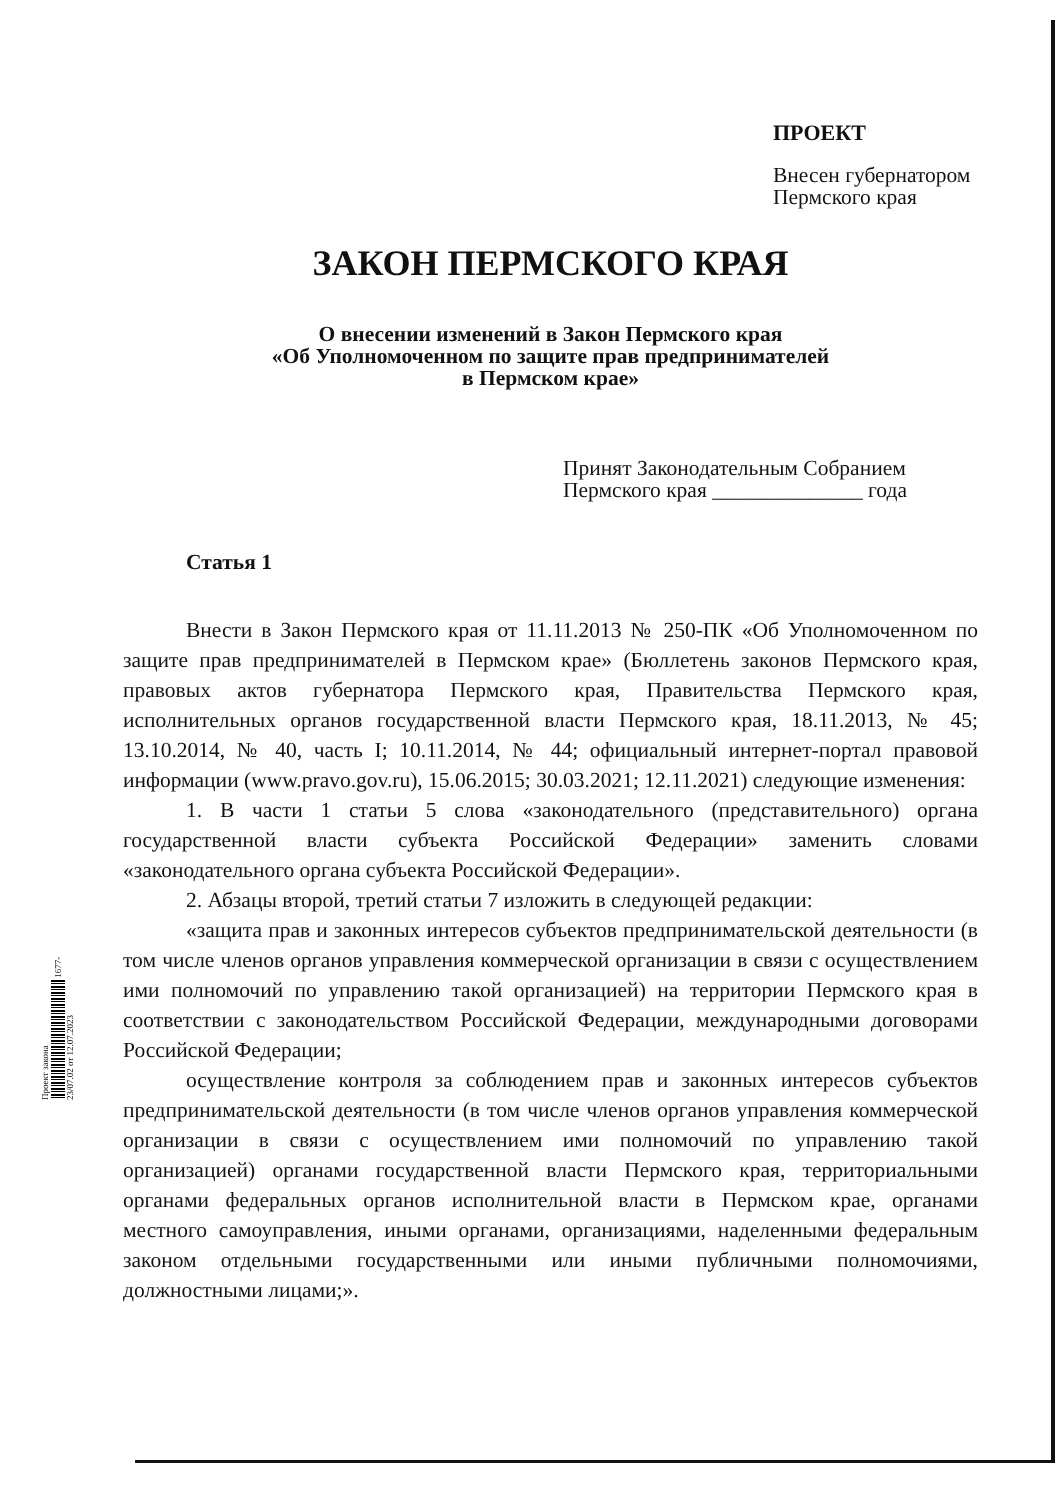Проект закона 1677-23/07.02 от 12.07.2023
ПРОЕКТ
Внесен губернатором
Пермского края
ЗАКОН ПЕРМСКОГО КРАЯ
О внесении изменений в Закон Пермского края
«Об Уполномоченном по защите прав предпринимателей
в Пермском крае»
Принят Законодательным Собранием
Пермского края ______________ года
Статья 1
Внести в Закон Пермского края от 11.11.2013 № 250-ПК «Об Уполномоченном по защите прав предпринимателей в Пермском крае» (Бюллетень законов Пермского края, правовых актов губернатора Пермского края, Правительства Пермского края, исполнительных органов государственной власти Пермского края, 18.11.2013, № 45; 13.10.2014, № 40, часть I; 10.11.2014, № 44; официальный интернет-портал правовой информации (www.pravo.gov.ru), 15.06.2015; 30.03.2021; 12.11.2021) следующие изменения:
1. В части 1 статьи 5 слова «законодательного (представительного) органа государственной власти субъекта Российской Федерации» заменить словами «законодательного органа субъекта Российской Федерации».
2. Абзацы второй, третий статьи 7 изложить в следующей редакции:
«защита прав и законных интересов субъектов предпринимательской деятельности (в том числе членов органов управления коммерческой организации в связи с осуществлением ими полномочий по управлению такой организацией) на территории Пермского края в соответствии с законодательством Российской Федерации, международными договорами Российской Федерации;
осуществление контроля за соблюдением прав и законных интересов субъектов предпринимательской деятельности (в том числе членов органов управления коммерческой организации в связи с осуществлением ими полномочий по управлению такой организацией) органами государственной власти Пермского края, территориальными органами федеральных органов исполнительной власти в Пермском крае, органами местного самоуправления, иными органами, организациями, наделенными федеральным законом отдельными государственными или иными публичными полномочиями, должностными лицами;».